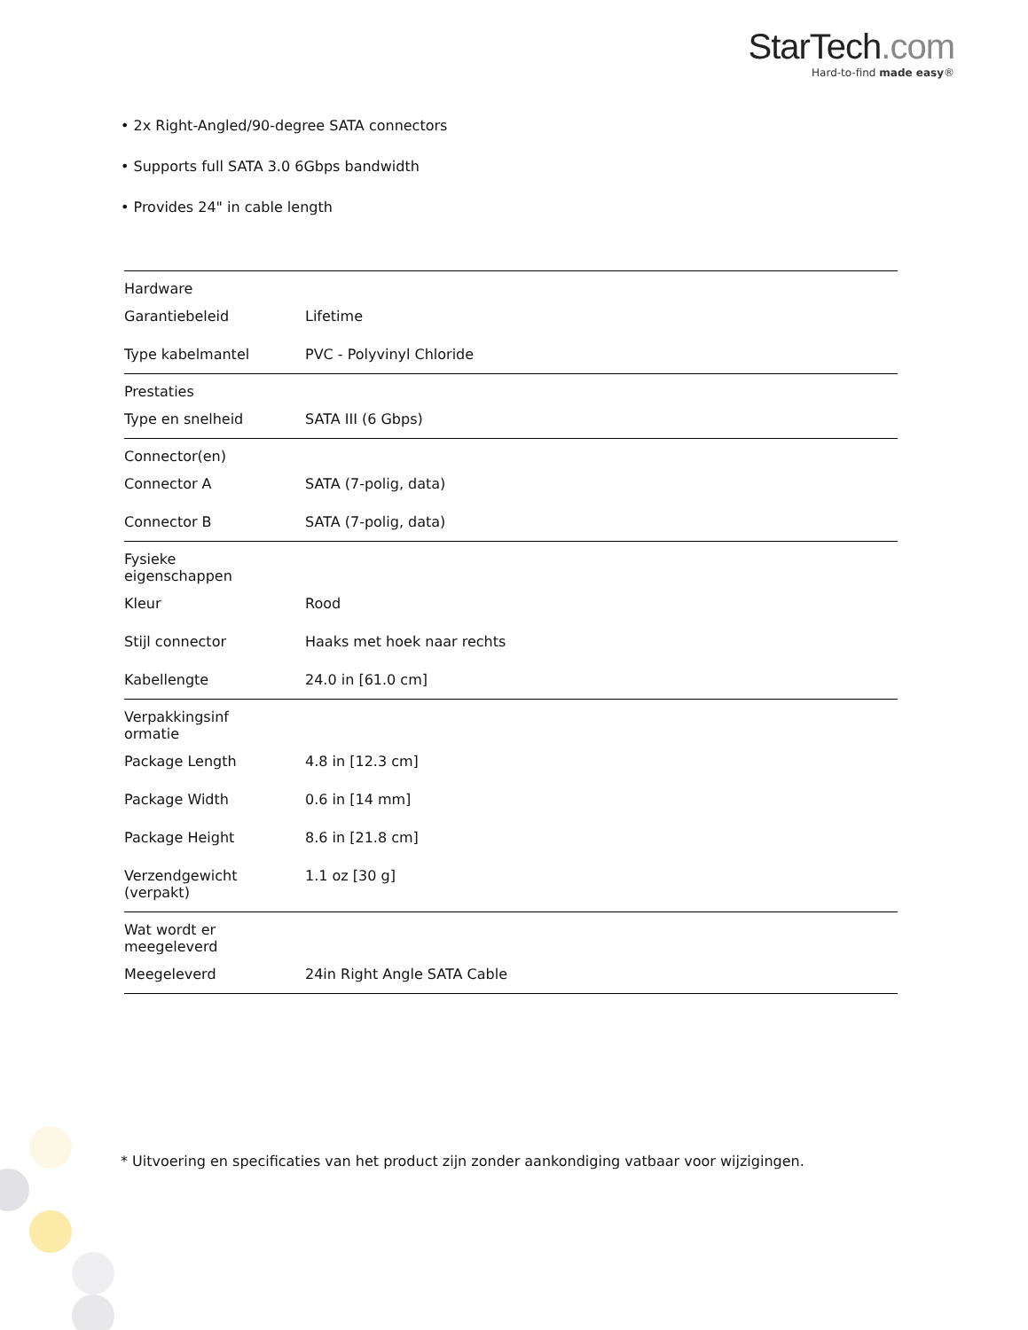StarTech.com
Hard-to-find made easy®
• 2x Right-Angled/90-degree SATA connectors
• Supports full SATA 3.0 6Gbps bandwidth
• Provides 24" in cable length
| Hardware | | |
| | Garantiebeleid | Lifetime |
| | Type kabelmantel | PVC - Polyvinyl Chloride |
| Prestaties | | |
| | Type en snelheid | SATA III (6 Gbps) |
| Connector(en) | | |
| | Connector A | SATA (7-polig, data) |
| | Connector B | SATA (7-polig, data) |
| Fysieke eigenschappen | | |
| | Kleur | Rood |
| | Stijl connector | Haaks met hoek naar rechts |
| | Kabellengte | 24.0 in [61.0 cm] |
| Verpakkingsinf ormatie | | |
| | Package Length | 4.8 in [12.3 cm] |
| | Package Width | 0.6 in [14 mm] |
| | Package Height | 8.6 in [21.8 cm] |
| | Verzendgewicht (verpakt) | 1.1 oz [30 g] |
| Wat wordt er meegeleverd | | |
| | Meegeleverd | 24in Right Angle SATA Cable |
* Uitvoering en specificaties van het product zijn zonder aankondiging vatbaar voor wijzigingen.